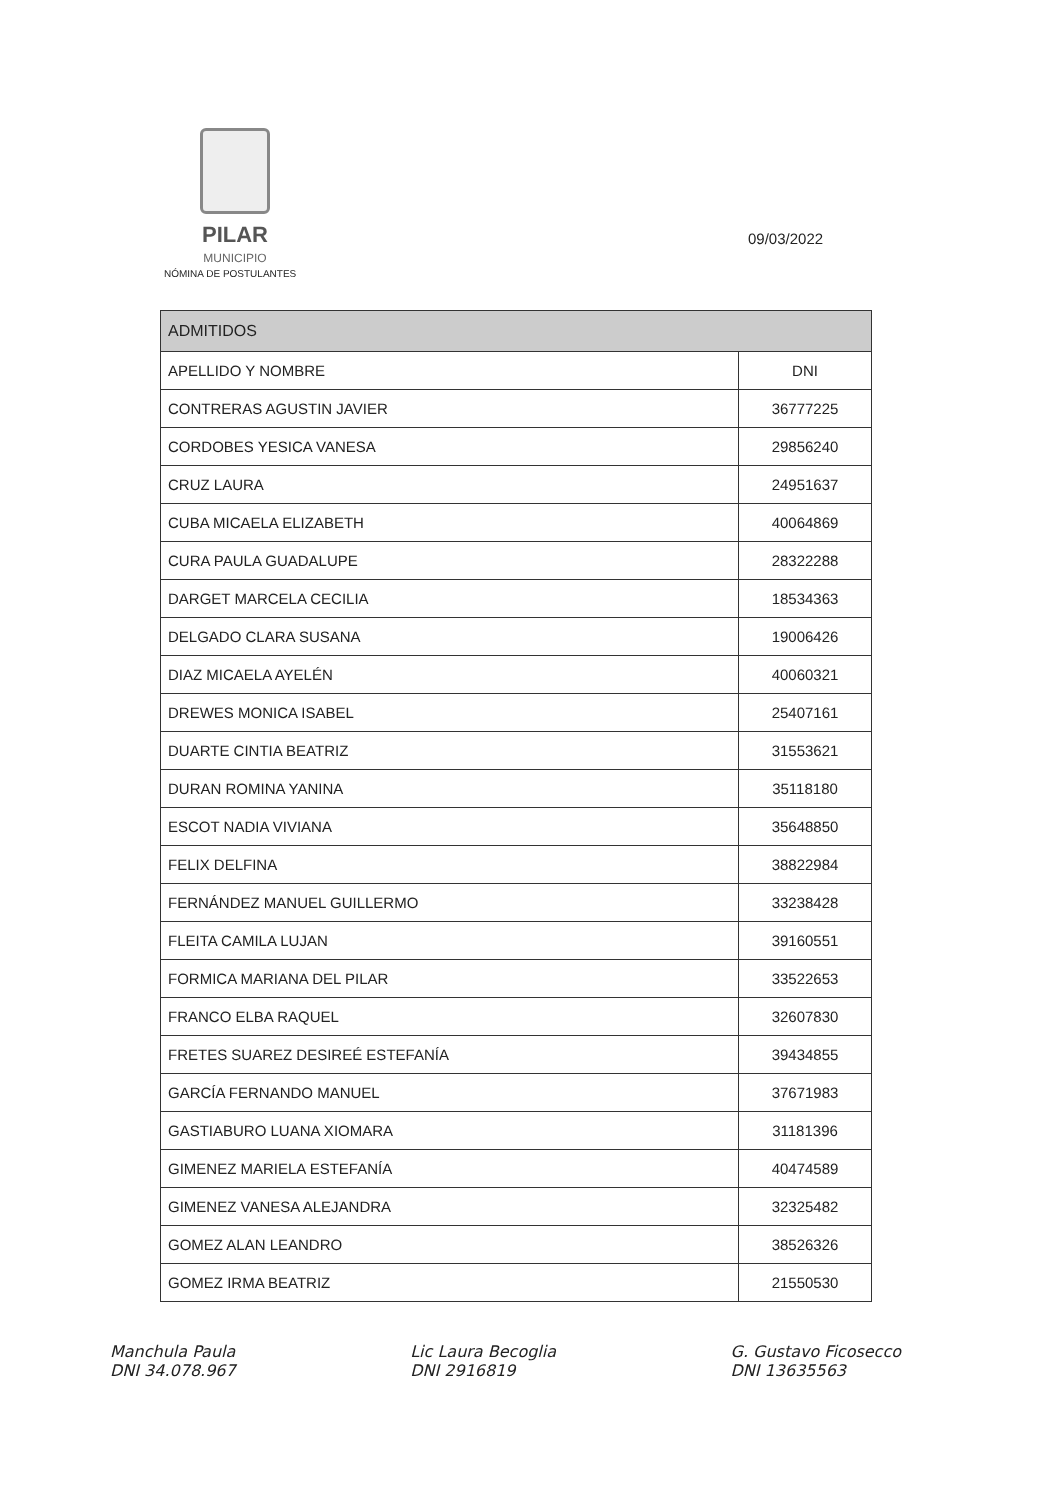PILAR
MUNICIPIO
NÓMINA DE POSTULANTES
09/03/2022
| ADMITIDOS | |
| --- | --- |
| APELLIDO Y NOMBRE | DNI |
| CONTRERAS AGUSTIN JAVIER | 36777225 |
| CORDOBES YESICA VANESA | 29856240 |
| CRUZ LAURA | 24951637 |
| CUBA MICAELA ELIZABETH | 40064869 |
| CURA PAULA GUADALUPE | 28322288 |
| DARGET MARCELA CECILIA | 18534363 |
| DELGADO CLARA SUSANA | 19006426 |
| DIAZ MICAELA AYELÉN | 40060321 |
| DREWES MONICA ISABEL | 25407161 |
| DUARTE CINTIA BEATRIZ | 31553621 |
| DURAN ROMINA YANINA | 35118180 |
| ESCOT NADIA VIVIANA | 35648850 |
| FELIX DELFINA | 38822984 |
| FERNÁNDEZ MANUEL GUILLERMO | 33238428 |
| FLEITA CAMILA LUJAN | 39160551 |
| FORMICA MARIANA DEL PILAR | 33522653 |
| FRANCO ELBA RAQUEL | 32607830 |
| FRETES SUAREZ DESIREÉ ESTEFANÍA | 39434855 |
| GARCÍA FERNANDO MANUEL | 37671983 |
| GASTIABURO LUANA XIOMARA | 31181396 |
| GIMENEZ MARIELA ESTEFANÍA | 40474589 |
| GIMENEZ VANESA ALEJANDRA | 32325482 |
| GOMEZ ALAN LEANDRO | 38526326 |
| GOMEZ IRMA BEATRIZ | 21550530 |
Manchula Paula
DNI 34.078.967
Lic Laura Becoglia
DNI 2916819
G. Gustavo Ficosecco
DNI 13635563